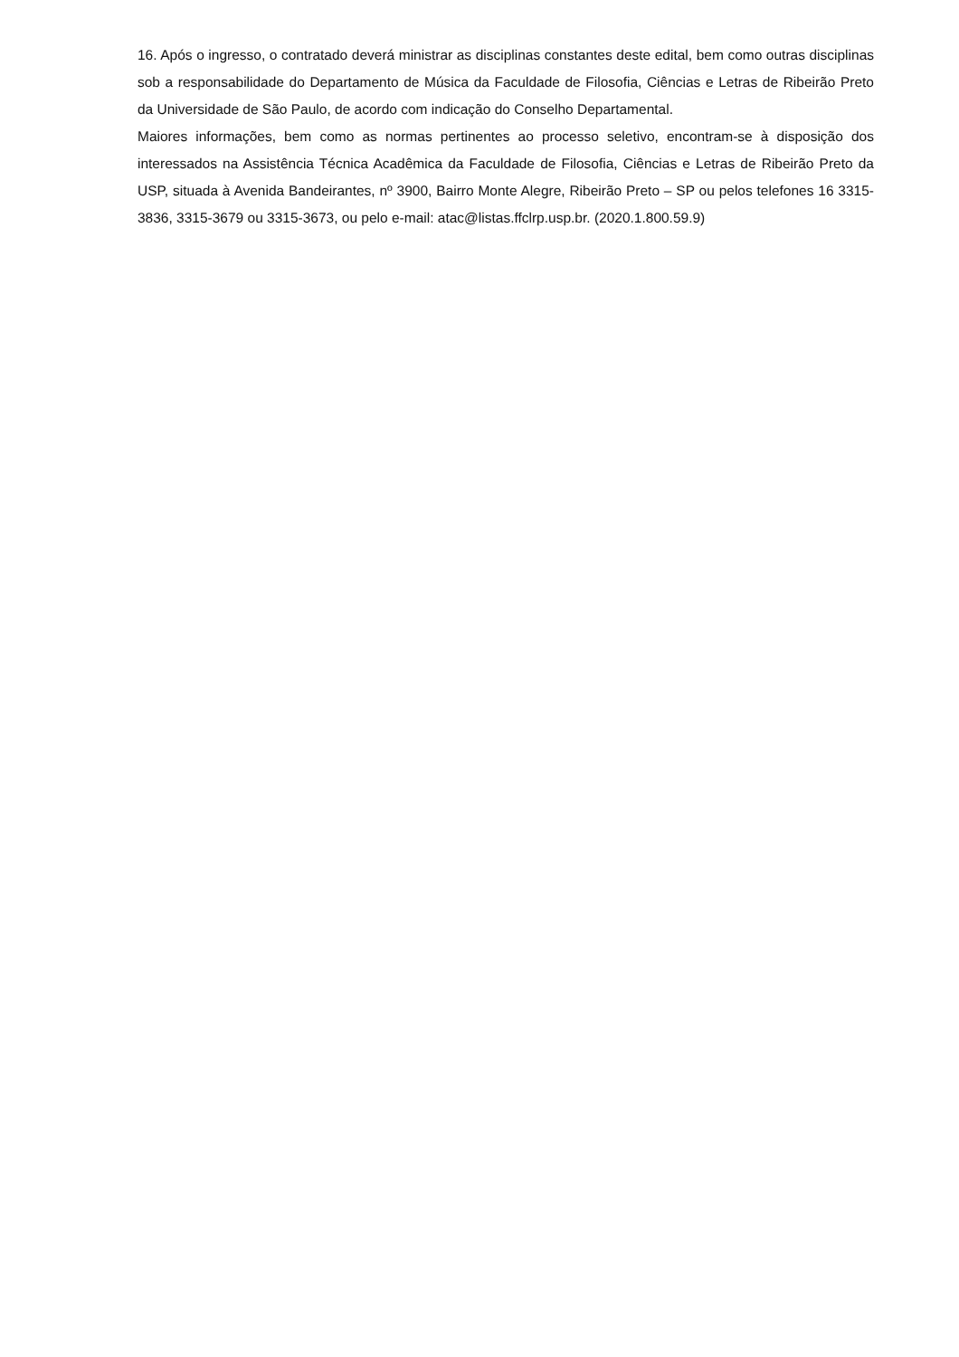16. Após o ingresso, o contratado deverá ministrar as disciplinas constantes deste edital, bem como outras disciplinas sob a responsabilidade do Departamento de Música da Faculdade de Filosofia, Ciências e Letras de Ribeirão Preto da Universidade de São Paulo, de acordo com indicação do Conselho Departamental.
Maiores informações, bem como as normas pertinentes ao processo seletivo, encontram-se à disposição dos interessados na Assistência Técnica Acadêmica da Faculdade de Filosofia, Ciências e Letras de Ribeirão Preto da USP, situada à Avenida Bandeirantes, nº 3900, Bairro Monte Alegre, Ribeirão Preto – SP ou pelos telefones 16 3315-3836, 3315-3679 ou 3315-3673, ou pelo e-mail: atac@listas.ffclrp.usp.br. (2020.1.800.59.9)